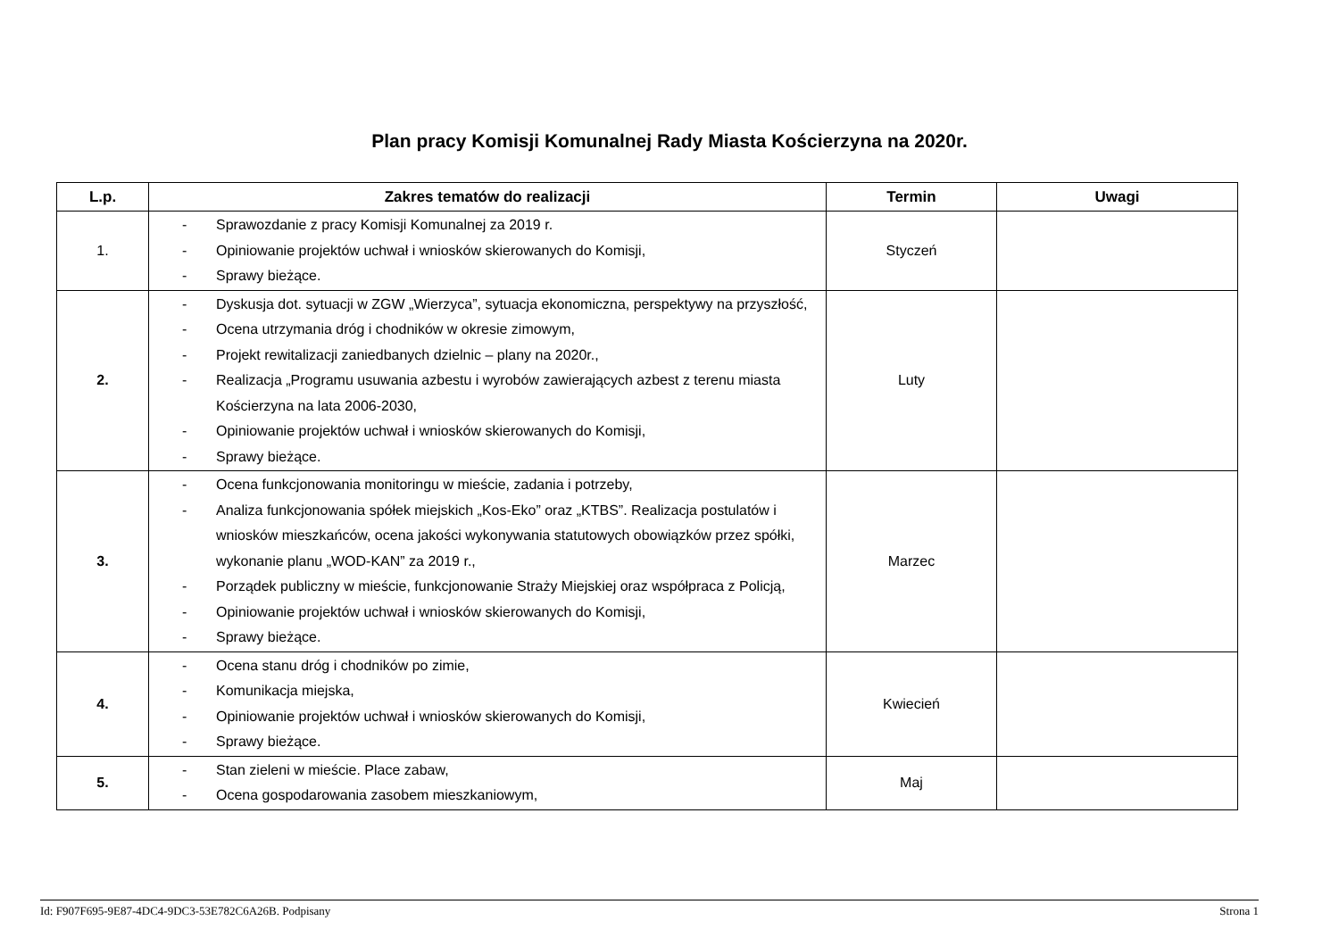Plan pracy Komisji Komunalnej Rady Miasta Kościerzyna na 2020r.
| L.p. | Zakres tematów do realizacji | Termin | Uwagi |
| --- | --- | --- | --- |
| 1. | - Sprawozdanie z pracy Komisji Komunalnej za 2019 r. - Opiniowanie projektów uchwał i wniosków skierowanych do Komisji, - Sprawy bieżące. | Styczeń | |
| 2. | - Dyskusja dot. sytuacji w ZGW „Wierzyca”, sytuacja ekonomiczna, perspektywy na przyszłość, - Ocena utrzymania dróg i chodników w okresie zimowym, - Projekt rewitalizacji zaniedbanych dzielnic – plany na 2020r., - Realizacja „Programu usuwania azbestu i wyrobów zawierających azbest z terenu miasta Kościerzyna na lata 2006-2030, - Opiniowanie projektów uchwał i wniosków skierowanych do Komisji, - Sprawy bieżące. | Luty | |
| 3. | - Ocena funkcjonowania monitoringu w mieście, zadania i potrzeby, - Analiza funkcjonowania spółek miejskich „Kos-Eko” oraz „KTBS”. Realizacja postulatów i wniosków mieszkańców, ocena jakości wykonywania statutowych obowiązków przez spółki, wykonanie planu „WOD-KAN” za 2019 r., - Porządek publiczny w mieście, funkcjonowanie Straży Miejskiej oraz współpraca z Policją, - Opiniowanie projektów uchwał i wniosków skierowanych do Komisji, - Sprawy bieżące. | Marzec | |
| 4. | - Ocena stanu dróg i chodników po zimie, - Komunikacja miejska, - Opiniowanie projektów uchwał i wniosków skierowanych do Komisji, - Sprawy bieżące. | Kwiecień | |
| 5. | - Stan zieleni w mieście. Place zabaw, - Ocena gospodarowania zasobem mieszkaniowym, | Maj | |
Id: F907F695-9E87-4DC4-9DC3-53E782C6A26B. Podpisany Strona 1